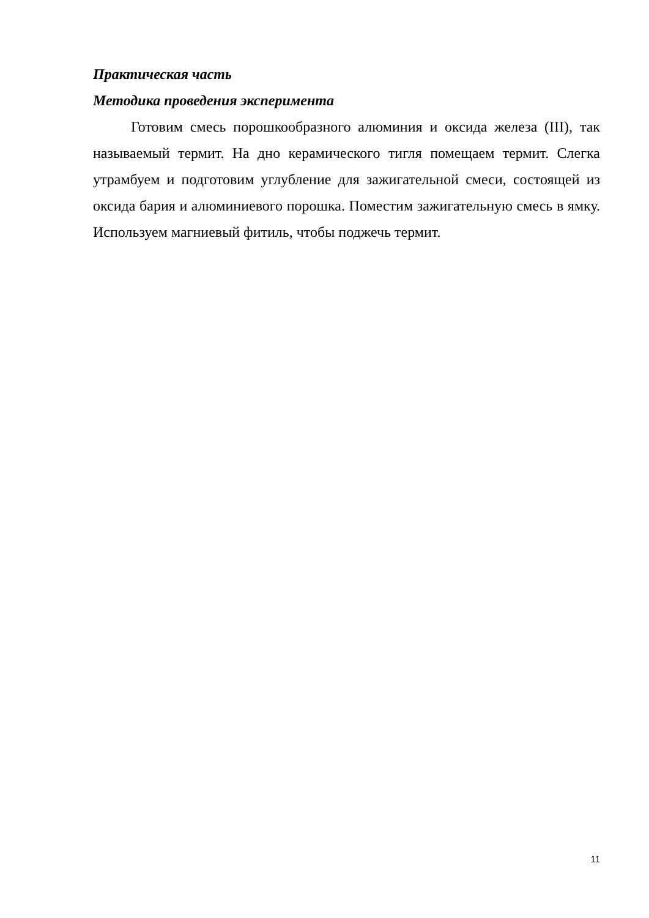Практическая часть
Методика проведения эксперимента
Готовим смесь порошкообразного алюминия и оксида железа (III), так называемый термит. На дно керамического тигля помещаем термит. Слегка утрамбуем и подготовим углубление для зажигательной смеси, состоящей из оксида бария и алюминиевого порошка. Поместим зажигательную смесь в ямку. Используем магниевый фитиль, чтобы поджечь термит.
11